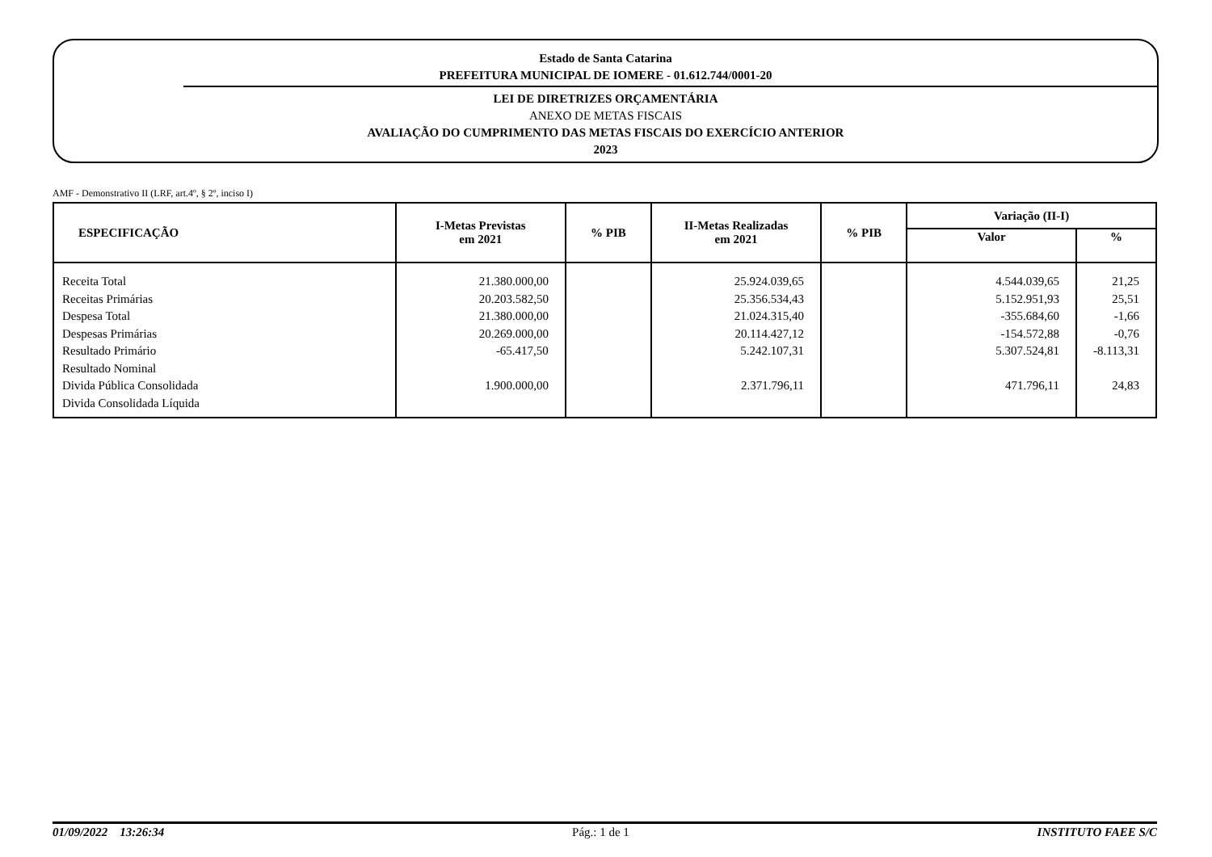Estado de Santa Catarina
PREFEITURA MUNICIPAL DE IOMERE - 01.612.744/0001-20
LEI DE DIRETRIZES ORÇAMENTÁRIA
ANEXO DE METAS FISCAIS
AVALIAÇÃO DO CUMPRIMENTO DAS METAS FISCAIS DO EXERCÍCIO ANTERIOR
2023
AMF - Demonstrativo II (LRF, art.4º, § 2º, inciso I)
| ESPECIFICAÇÃO | I-Metas Previstas em 2021 | % PIB | II-Metas Realizadas em 2021 | % PIB | Variação (II-I) | |
| --- | --- | --- | --- | --- | --- | --- |
| | | | | | Valor | % |
| Receita Total | 21.380.000,00 | | 25.924.039,65 | | 4.544.039,65 | 21,25 |
| Receitas Primárias | 20.203.582,50 | | 25.356.534,43 | | 5.152.951,93 | 25,51 |
| Despesa Total | 21.380.000,00 | | 21.024.315,40 | | -355.684,60 | -1,66 |
| Despesas Primárias | 20.269.000,00 | | 20.114.427,12 | | -154.572,88 | -0,76 |
| Resultado Primário | -65.417,50 | | 5.242.107,31 | | 5.307.524,81 | -8.113,31 |
| Resultado Nominal | | | | | | |
| Divida Pública Consolidada | 1.900.000,00 | | 2.371.796,11 | | 471.796,11 | 24,83 |
| Divida Consolidada Líquida | | | | | | |
01/09/2022 13:26:34 Pág.: 1 de 1 INSTITUTO FAEE S/C